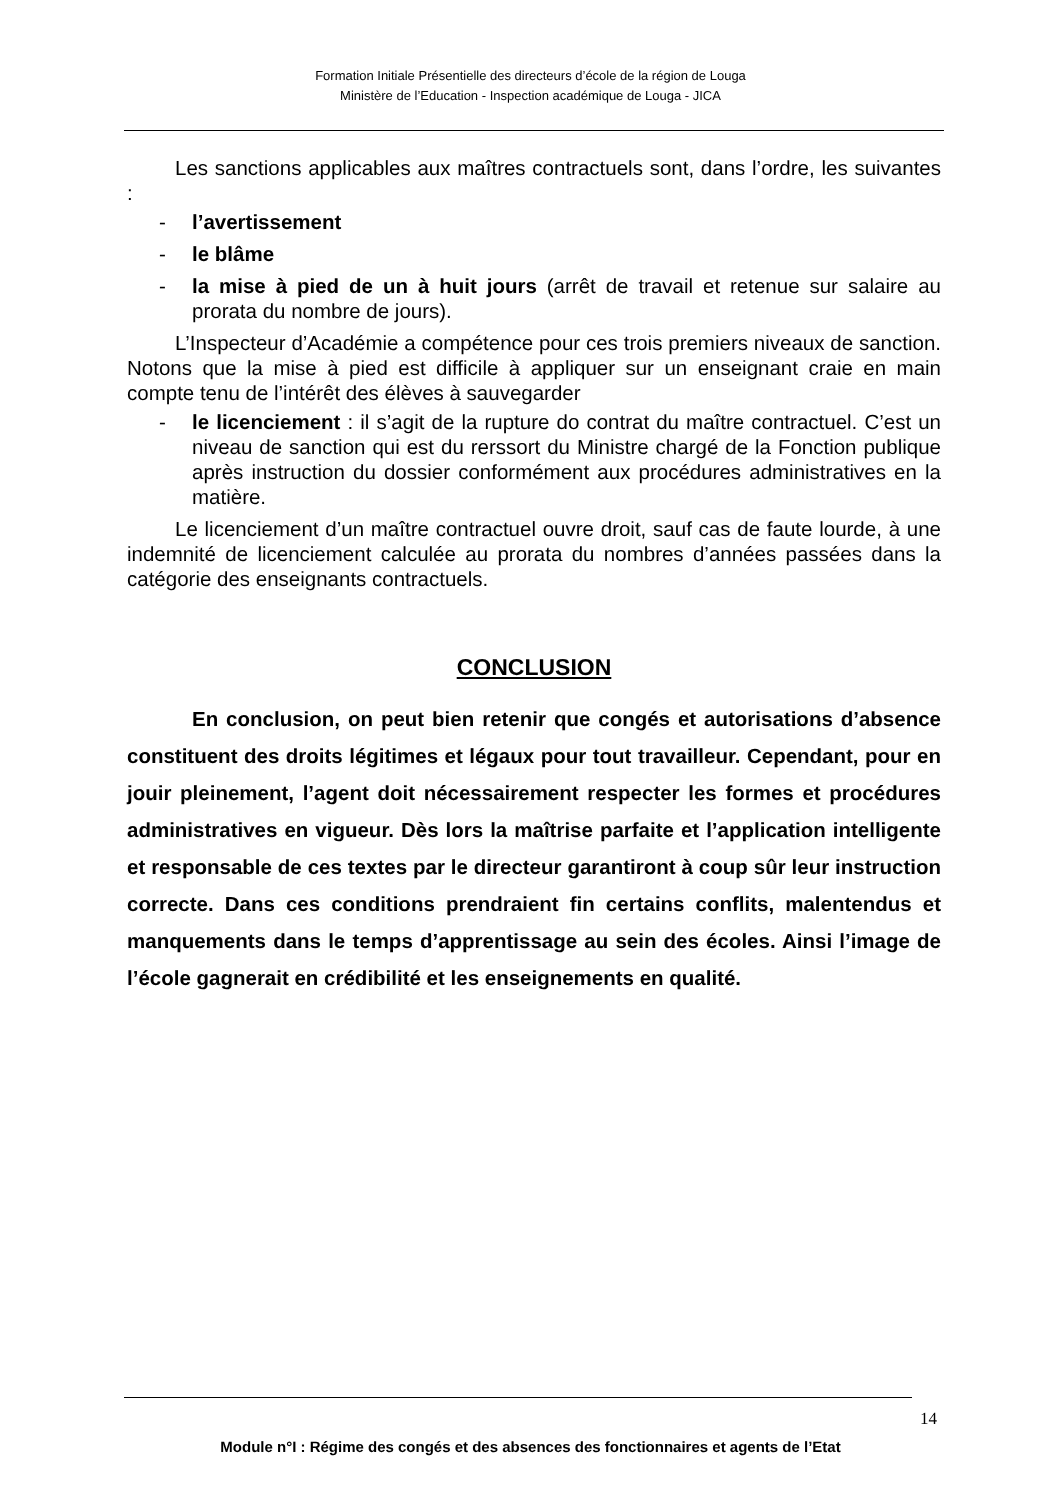Formation Initiale Présentielle des directeurs d’école de la région de Louga
Ministère de l’Education - Inspection académique de Louga - JICA
Les sanctions applicables aux maîtres contractuels sont, dans l’ordre, les suivantes :
- l’avertissement
- le blâme
- la mise à pied de un à huit jours (arrêt de travail et retenue sur salaire au prorata du nombre de jours).
L’Inspecteur d’Académie a compétence pour ces trois premiers niveaux de sanction. Notons que la mise à pied est difficile à appliquer sur un enseignant craie en main compte tenu de l’intérêt des élèves à sauvegarder
- le licenciement : il s’agit de la rupture do contrat du maître contractuel. C’est un niveau de sanction qui est du rerssort du Ministre chargé de la Fonction publique après instruction du dossier conformément aux procédures administratives en la matière.
Le licenciement d’un maître contractuel ouvre droit, sauf cas de faute lourde, à une indemnité de licenciement calculée au prorata du nombres d’années passées dans la catégorie des enseignants contractuels.
CONCLUSION
En conclusion, on peut bien retenir que congés et autorisations d’absence constituent des droits légitimes et légaux pour tout travailleur. Cependant, pour en jouir pleinement, l’agent doit nécessairement respecter les formes et procédures administratives en vigueur. Dès lors la maîtrise parfaite et l’application intelligente et responsable de ces textes par le directeur garantiront à coup sûr leur instruction correcte. Dans ces conditions prendraient fin certains conflits, malentendus et manquements dans le temps d’apprentissage au sein des écoles. Ainsi l’image de l’école gagnerait en crédibilité et les enseignements en qualité.
14
Module n°I : Régime des congés et des absences des fonctionnaires et agents de l’Etat